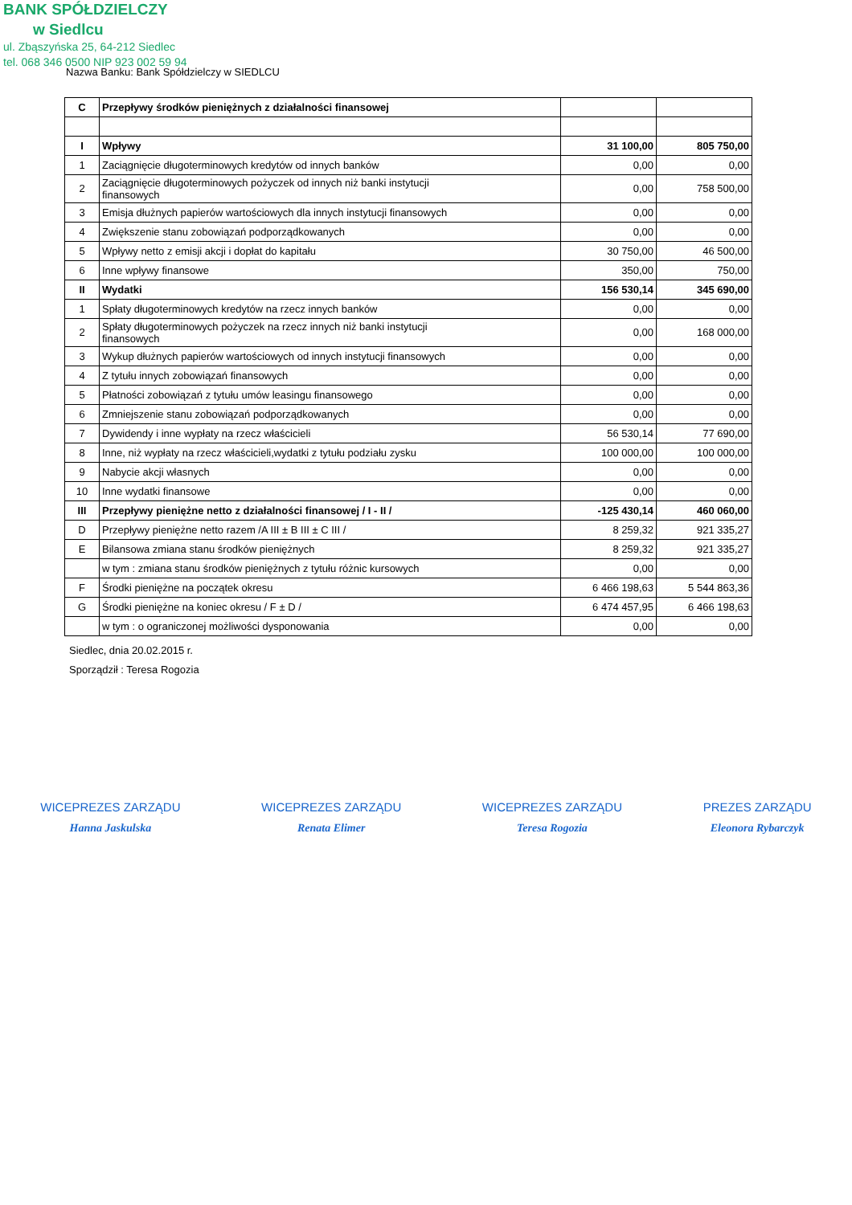BANK SPÓŁDZIELCZY
w Siedlcu
ul. Zbąszyńska 25, 64-212 Siedlec
tel. 068 346 0500 NIP 923 002 59 94
Nazwa Banku: Bank Spółdzielczy w SIEDLCU
| C | Przepływy środków pieniężnych z działalności finansowej | | |
| I | Wpływy | 31 100,00 | 805 750,00 |
| 1 | Zaciągnięcie długoterminowych kredytów od innych banków | 0,00 | 0,00 |
| 2 | Zaciągnięcie długoterminowych pożyczek od innych niż banki instytucji finansowych | 0,00 | 758 500,00 |
| 3 | Emisja dłużnych papierów wartościowych dla innych instytucji finansowych | 0,00 | 0,00 |
| 4 | Zwiększenie stanu zobowiązań podporządkowanych | 0,00 | 0,00 |
| 5 | Wpływy netto z emisji akcji i dopłat do kapitału | 30 750,00 | 46 500,00 |
| 6 | Inne wpływy finansowe | 350,00 | 750,00 |
| II | Wydatki | 156 530,14 | 345 690,00 |
| 1 | Spłaty długoterminowych kredytów na rzecz innych banków | 0,00 | 0,00 |
| 2 | Spłaty długoterminowych pożyczek na rzecz innych niż banki instytucji finansowych | 0,00 | 168 000,00 |
| 3 | Wykup dłużnych papierów wartościowych od innych instytucji finansowych | 0,00 | 0,00 |
| 4 | Z tytułu innych zobowiązań finansowych | 0,00 | 0,00 |
| 5 | Płatności zobowiązań z tytułu umów leasingu finansowego | 0,00 | 0,00 |
| 6 | Zmniejszenie stanu zobowiązań podporządkowanych | 0,00 | 0,00 |
| 7 | Dywidendy i inne wypłaty na rzecz właścicieli | 56 530,14 | 77 690,00 |
| 8 | Inne, niż wypłaty na rzecz właścicieli,wydatki z tytułu podziału zysku | 100 000,00 | 100 000,00 |
| 9 | Nabycie akcji własnych | 0,00 | 0,00 |
| 10 | Inne wydatki finansowe | 0,00 | 0,00 |
| III | Przepływy pieniężne netto z działalności finansowej / I - II / | -125 430,14 | 460 060,00 |
| D | Przepływy pieniężne netto razem /A III ± B III ± C III / | 8 259,32 | 921 335,27 |
| E | Bilansowa zmiana stanu środków pieniężnych | 8 259,32 | 921 335,27 |
| | w tym : zmiana stanu środków pieniężnych z tytułu różnic kursowych | 0,00 | 0,00 |
| F | Środki pieniężne na początek okresu | 6 466 198,63 | 5 544 863,36 |
| G | Środki pieniężne na koniec okresu / F ± D / | 6 474 457,95 | 6 466 198,63 |
| | w tym : o ograniczonej możliwości dysponowania | 0,00 | 0,00 |
Siedlec, dnia 20.02.2015 r.
Sporządził : Teresa Rogozia
WICEPREZES ZARZĄDU
Hanna Jaskulska
WICEPREZES ZARZĄDU
Renata Elimer
WICEPREZES ZARZĄDU
Teresa Rogozia
PREZES ZARZĄDU
Eleonora Rybarczyk